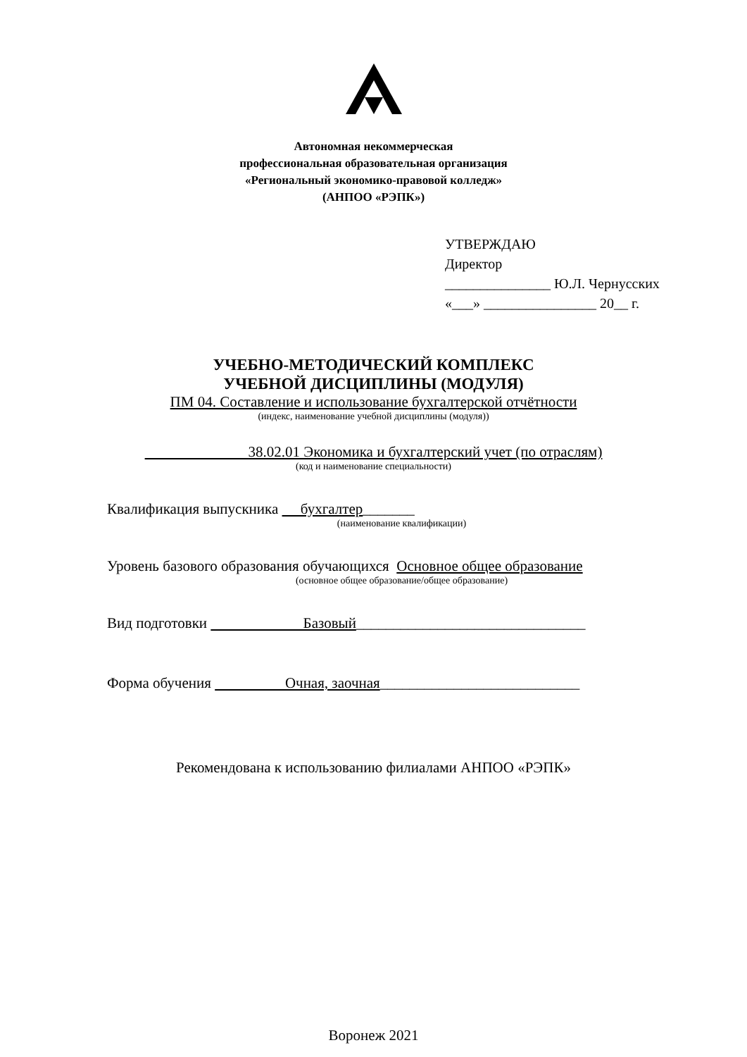Автономная некоммерческая
профессиональная образовательная организация
«Региональный экономико-правовой колледж»
(АНПОО «РЭПК»)
УТВЕРЖДАЮ
Директор
_______________ Ю.Л. Чернусских
«___» ________________ 20__ г.
УЧЕБНО-МЕТОДИЧЕСКИЙ КОМПЛЕКС
УЧЕБНОЙ ДИСЦИПЛИНЫ (МОДУЛЯ)
ПМ 04. Составление и использование бухгалтерской отчётности
(индекс, наименование учебной дисциплины (модуля))
38.02.01 Экономика и бухгалтерский учет (по отраслям)
(код и наименование специальности)
Квалификация выпускника бухгалтер_______
(наименование квалификации)
Уровень базового образования обучающихся Основное общее образование
(основное общее образование/общее образование)
Вид подготовки Базовый_______________________________
Форма обучения Очная, заочная___________________________
Рекомендована к использованию филиалами АНПОО «РЭПК»
Воронеж 2021